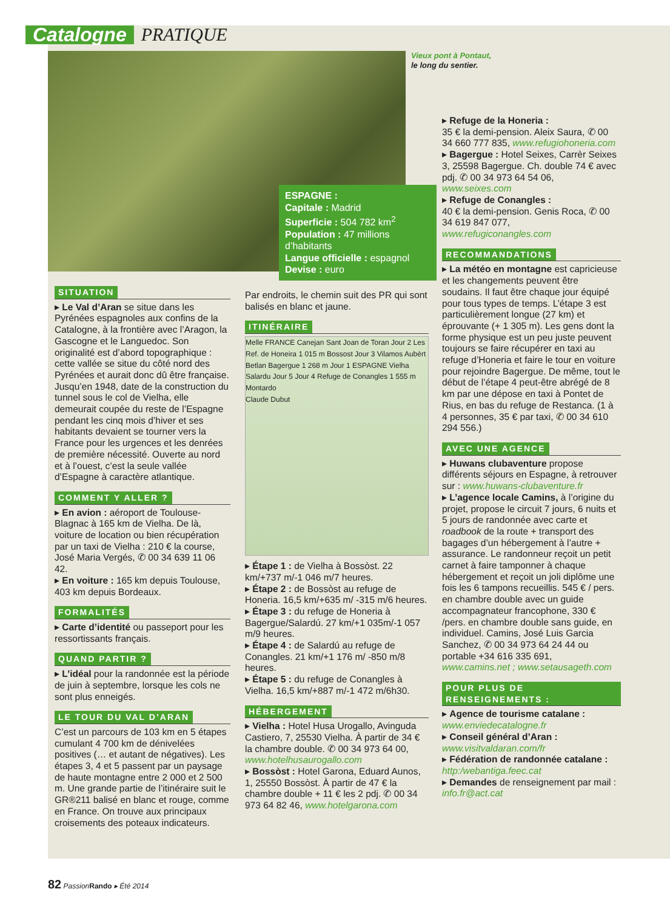Catalogne
PRATIQUE
Vieux pont à Pontaut,
le long du sentier.
ESPAGNE :
Capitale : Madrid
Superficie : 504 782 km<sup>2</sup>
Population : 47 millions d’habitants
Langue officielle : espagnol
Devise : euro
SITUATION
▸ Le Val d’Aran se situe dans les Pyrénées espagnoles aux confins de la Catalogne, à la frontière avec l’Aragon, la Gascogne et le Languedoc. Son originalité est d’abord topographique : cette vallée se situe du côté nord des Pyrénées et aurait donc dû être française. Jusqu’en 1948, date de la construction du tunnel sous le col de Vielha, elle demeurait coupée du reste de l’Espagne pendant les cinq mois d’hiver et ses habitants devaient se tourner vers la France pour les urgences et les denrées de première nécessité. Ouverte au nord et à l’ouest, c’est la seule vallée d’Espagne à caractère atlantique.
COMMENT Y ALLER ?
▸ En avion : aéroport de Toulouse-Blagnac à 165 km de Vielha. De là, voiture de location ou bien récupération par un taxi de Vielha : 210 € la course, José Maria Vergés, ✆ 00 34 639 11 06 42.
▸ En voiture : 165 km depuis Toulouse, 403 km depuis Bordeaux.
FORMALITÉS
▸ Carte d’identité ou passeport pour les ressortissants français.
QUAND PARTIR ?
▸ L’idéal pour la randonnée est la période de juin à septembre, lorsque les cols ne sont plus enneigés.
LE TOUR DU VAL D’ARAN
C’est un parcours de 103 km en 5 étapes cumulant 4 700 km de dénivelées positives (… et autant de négatives). Les étapes 3, 4 et 5 passent par un paysage de haute montagne entre 2 000 et 2 500 m. Une grande partie de l’itinéraire suit le GR®211 balisé en blanc et rouge, comme en France. On trouve aux principaux croisements des poteaux indicateurs.
Par endroits, le chemin suit des PR qui sont balisés en blanc et jaune.
ITINÉRAIRE
Melle FRANCE Canejan Sant Joan de Toran Jour 2 Les Ref. de Honeira 1 015 m Bossost Jour 3 Vilamos Aubèrt Betlan Bagergue 1 268 m Jour 1 ESPAGNE Vielha Salardu Jour 5 Jour 4 Refuge de Conangles 1 555 m Montardo
Claude Dubut
▸ Étape 1 : de Vielha à Bossòst. 22 km/+737 m/-1 046 m/7 heures.
▸ Étape 2 : de Bossòst au refuge de Honeria. 16,5 km/+635 m/ -315 m/6 heures.
▸ Étape 3 : du refuge de Honeria à Bagergue/Salardú. 27 km/+1 035m/-1 057 m/9 heures.
▸ Étape 4 : de Salardú au refuge de Conangles. 21 km/+1 176 m/ -850 m/8 heures.
▸ Étape 5 : du refuge de Conangles à Vielha. 16,5 km/+887 m/-1 472 m/6h30.
HÉBERGEMENT
▸ Vielha : Hotel Husa Urogallo, Avinguda Castiero, 7, 25530 Vielha. À partir de 34 € la chambre double. ✆ 00 34 973 64 00, www.hotelhusaurogallo.com
▸ Bossòst : Hotel Garona, Eduard Aunos, 1, 25550 Bossòst. À partir de 47 € la chambre double + 11 € les 2 pdj. ✆ 00 34 973 64 82 46, www.hotelgarona.com
▸ Refuge de la Honeria :
35 € la demi-pension. Aleix Saura, ✆ 00 34 660 777 835, www.refugiohoneria.com
▸ Bagergue : Hotel Seixes, Carrèr Seixes 3, 25598 Bagergue. Ch. double 74 € avec pdj. ✆ 00 34 973 64 54 06, www.seixes.com
▸ Refuge de Conangles :
40 € la demi-pension. Genis Roca, ✆ 00 34 619 847 077, www.refugiconangles.com
RECOMMANDATIONS
▸ La météo en montagne est capricieuse et les changements peuvent être soudains. Il faut être chaque jour équipé pour tous types de temps. L’étape 3 est particulièrement longue (27 km) et éprouvante (+ 1 305 m). Les gens dont la forme physique est un peu juste peuvent toujours se faire récupérer en taxi au refuge d’Honeria et faire le tour en voiture pour rejoindre Bagergue. De même, tout le début de l’étape 4 peut-être abrégé de 8 km par une dépose en taxi à Pontet de Rius, en bas du refuge de Restanca. (1 à 4 personnes, 35 € par taxi, ✆ 00 34 610 294 556.)
AVEC UNE AGENCE
▸ Huwans clubaventure propose différents séjours en Espagne, à retrouver sur : www.huwans-clubaventure.fr
▸ L’agence locale Camins, à l’origine du projet, propose le circuit 7 jours, 6 nuits et 5 jours de randonnée avec carte et roadbook de la route + transport des bagages d’un hébergement à l’autre + assurance. Le randonneur reçoit un petit carnet à faire tamponner à chaque hébergement et reçoit un joli diplôme une fois les 6 tampons recueillis. 545 € / pers. en chambre double avec un guide accompagnateur francophone, 330 € /pers. en chambre double sans guide, en individuel. Camins, José Luis Garcia Sanchez, ✆ 00 34 973 64 24 44 ou portable +34 616 335 691, www.camins.net ; www.setausageth.com
POUR PLUS DE RENSEIGNEMENTS :
▸ Agence de tourisme catalane : www.enviedecatalogne.fr
▸ Conseil général d’Aran : www.visitvaldaran.com/fr
▸ Fédération de randonnée catalane : http:/webantiga.feec.cat
▸ Demandes de renseignement par mail : info.fr@act.cat
82 PassionRando ▸ Été 2014